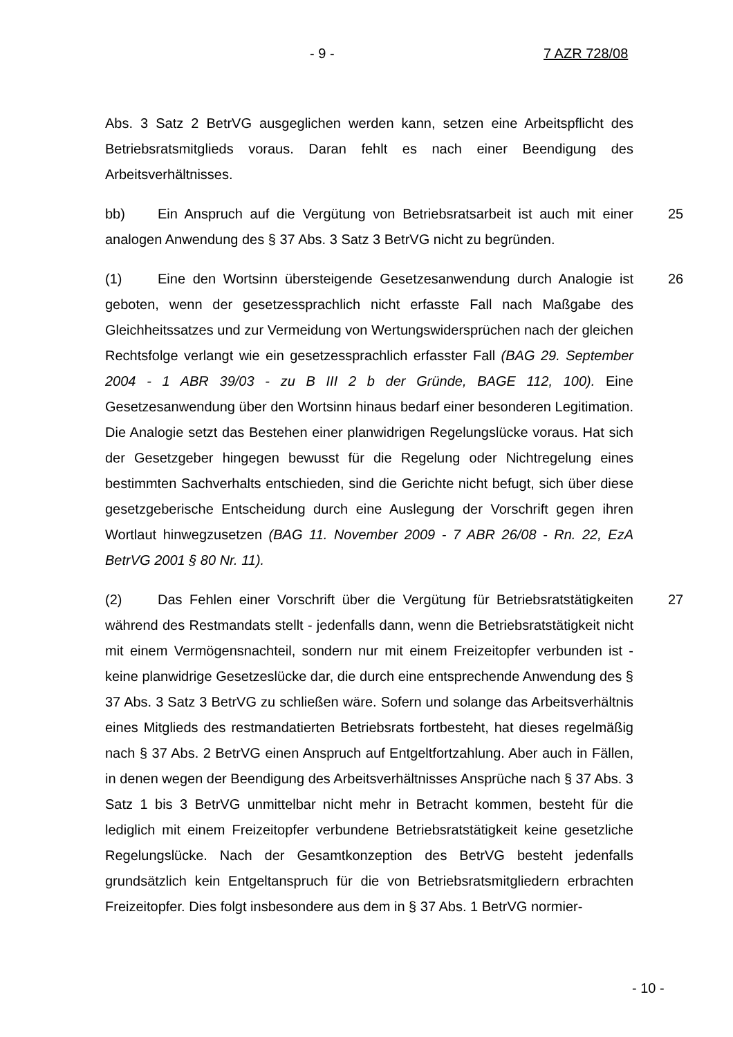- 9 - 7 AZR 728/08
Abs. 3 Satz 2 BetrVG ausgeglichen werden kann, setzen eine Arbeitspflicht des Betriebsratsmitglieds voraus. Daran fehlt es nach einer Beendigung des Arbeitsverhältnisses.
25 bb) Ein Anspruch auf die Vergütung von Betriebsratsarbeit ist auch mit einer analogen Anwendung des § 37 Abs. 3 Satz 3 BetrVG nicht zu begründen.
26 (1) Eine den Wortsinn übersteigende Gesetzesanwendung durch Analogie ist geboten, wenn der gesetzessprachlich nicht erfasste Fall nach Maßgabe des Gleichheitssatzes und zur Vermeidung von Wertungswidersprüchen nach der gleichen Rechtsfolge verlangt wie ein gesetzessprachlich erfasster Fall (BAG 29. September 2004 - 1 ABR 39/03 - zu B III 2 b der Gründe, BAGE 112, 100). Eine Gesetzesanwendung über den Wortsinn hinaus bedarf einer besonderen Legitimation. Die Analogie setzt das Bestehen einer planwidrigen Regelungslücke voraus. Hat sich der Gesetzgeber hingegen bewusst für die Regelung oder Nichtregelung eines bestimmten Sachverhalts entschieden, sind die Gerichte nicht befugt, sich über diese gesetzgeberische Entscheidung durch eine Auslegung der Vorschrift gegen ihren Wortlaut hinwegzusetzen (BAG 11. November 2009 - 7 ABR 26/08 - Rn. 22, EzA BetrVG 2001 § 80 Nr. 11).
27 (2) Das Fehlen einer Vorschrift über die Vergütung für Betriebsratstätigkeiten während des Restmandats stellt - jedenfalls dann, wenn die Betriebsratstätigkeit nicht mit einem Vermögensnachteil, sondern nur mit einem Freizeitopfer verbunden ist - keine planwidrige Gesetzeslücke dar, die durch eine entsprechende Anwendung des § 37 Abs. 3 Satz 3 BetrVG zu schließen wäre. Sofern und solange das Arbeitsverhältnis eines Mitglieds des restmandatierten Betriebsrats fortbesteht, hat dieses regelmäßig nach § 37 Abs. 2 BetrVG einen Anspruch auf Entgeltfortzahlung. Aber auch in Fällen, in denen wegen der Beendigung des Arbeitsverhältnisses Ansprüche nach § 37 Abs. 3 Satz 1 bis 3 BetrVG unmittelbar nicht mehr in Betracht kommen, besteht für die lediglich mit einem Freizeitopfer verbundene Betriebsratstätigkeit keine gesetzliche Regelungslücke. Nach der Gesamtkonzeption des BetrVG besteht jedenfalls grundsätzlich kein Entgeltanspruch für die von Betriebsratsmitgliedern erbrachten Freizeitopfer. Dies folgt insbesondere aus dem in § 37 Abs. 1 BetrVG normier-
- 10 -